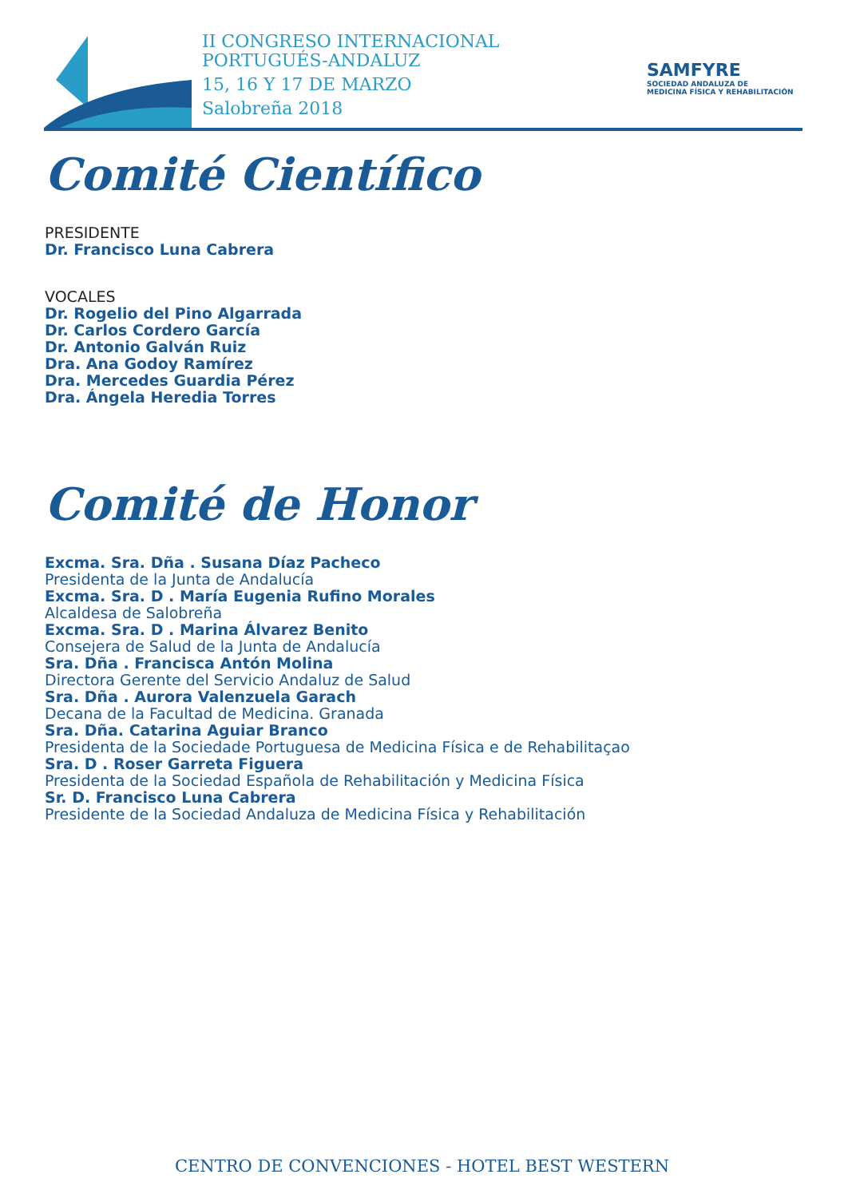II CONGRESO INTERNACIONAL
PORTUGUÉS-ANDALUZ
15, 16 Y 17 DE MARZO
Salobreña 2018
SAMFYRE
SOCIEDAD ANDALUZA DE
MEDICINA FÍSICA Y REHABILITACIÓN
Comité Científico
PRESIDENTE
Dr. Francisco Luna Cabrera
VOCALES
Dr. Rogelio del Pino Algarrada
Dr. Carlos Cordero García
Dr. Antonio Galván Ruiz
Dra. Ana Godoy Ramírez
Dra. Mercedes Guardia Pérez
Dra. Ángela Heredia Torres
Comité de Honor
Excma. Sra. Dña . Susana Díaz Pacheco
Presidenta de la Junta de Andalucía
Excma. Sra. D . María Eugenia Rufino Morales
Alcaldesa de Salobreña
Excma. Sra. D . Marina Álvarez Benito
Consejera de Salud de la Junta de Andalucía
Sra. Dña . Francisca Antón Molina
Directora Gerente del Servicio Andaluz de Salud
Sra. Dña . Aurora Valenzuela Garach
Decana de la Facultad de Medicina. Granada
Sra. Dña. Catarina Aguiar Branco
Presidenta de la Sociedade Portuguesa de Medicina Física e de Rehabilitaçao
Sra. D . Roser Garreta Figuera
Presidenta de la Sociedad Española de Rehabilitación y Medicina Física
Sr. D. Francisco Luna Cabrera
Presidente de la Sociedad Andaluza de Medicina Física y Rehabilitación
CENTRO DE CONVENCIONES - HOTEL BEST WESTERN